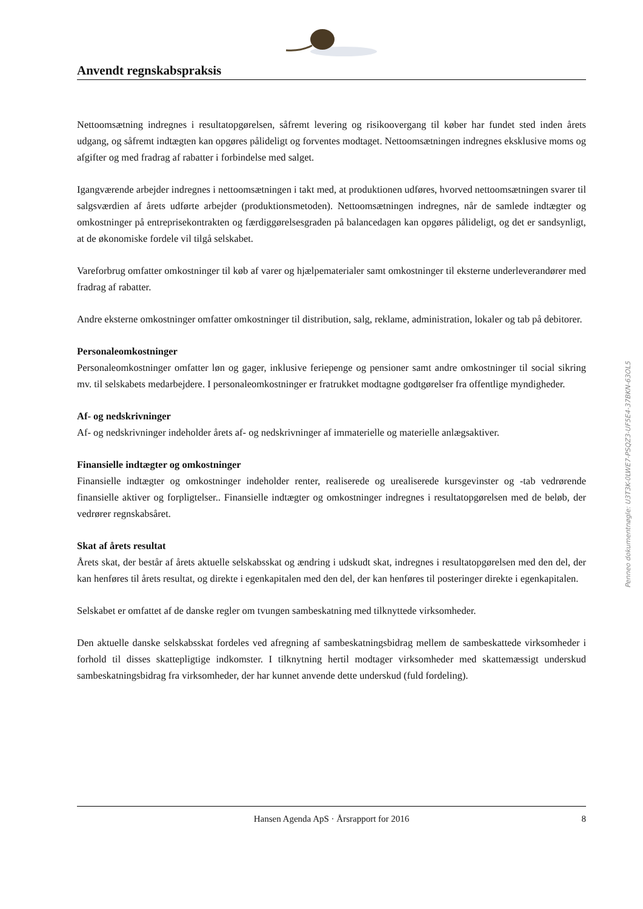Anvendt regnskabspraksis
Nettoomsætning indregnes i resultatopgørelsen, såfremt levering og risikoovergang til køber har fundet sted inden årets udgang, og såfremt indtægten kan opgøres pålideligt og forventes modtaget. Nettoomsætningen indregnes eksklusive moms og afgifter og med fradrag af rabatter i forbindelse med salget.
Igangværende arbejder indregnes i nettoomsætningen i takt med, at produktionen udføres, hvorved nettoomsætningen svarer til salgsværdien af årets udførte arbejder (produktionsmetoden). Nettoomsætningen indregnes, når de samlede indtægter og omkostninger på entreprisekontrakten og færdiggørelsesgraden på balancedagen kan opgøres pålideligt, og det er sandsynligt, at de økonomiske fordele vil tilgå selskabet.
Vareforbrug omfatter omkostninger til køb af varer og hjælpematerialer samt omkostninger til eksterne underleverandører med fradrag af rabatter.
Andre eksterne omkostninger omfatter omkostninger til distribution, salg, reklame, administration, lokaler og tab på debitorer.
Personaleomkostninger
Personaleomkostninger omfatter løn og gager, inklusive feriepenge og pensioner samt andre omkostninger til social sikring mv. til selskabets medarbejdere. I personaleomkostninger er fratrukket modtagne godtgørelser fra offentlige myndigheder.
Af- og nedskrivninger
Af- og nedskrivninger indeholder årets af- og nedskrivninger af immaterielle og materielle anlægsaktiver.
Finansielle indtægter og omkostninger
Finansielle indtægter og omkostninger indeholder renter, realiserede og urealiserede kursgevinster og -tab vedrørende finansielle aktiver og forpligtelser.. Finansielle indtægter og omkostninger indregnes i resultatopgørelsen med de beløb, der vedrører regnskabsåret.
Skat af årets resultat
Årets skat, der består af årets aktuelle selskabsskat og ændring i udskudt skat, indregnes i resultatopgørelsen med den del, der kan henføres til årets resultat, og direkte i egenkapitalen med den del, der kan henføres til posteringer direkte i egenkapitalen.
Selskabet er omfattet af de danske regler om tvungen sambeskatning med tilknyttede virksomheder.
Den aktuelle danske selskabsskat fordeles ved afregning af sambeskatningsbidrag mellem de sambeskattede virksomheder i forhold til disses skattepligtige indkomster. I tilknytning hertil modtager virksomheder med skattemæssigt underskud sambeskatningsbidrag fra virksomheder, der har kunnet anvende dette underskud (fuld fordeling).
Hansen Agenda ApS · Årsrapport for 2016 8
Penneo dokumentnøgle: U3T3K-0LWE7-PSQZ3-UF5E4-37BKN-63OL5